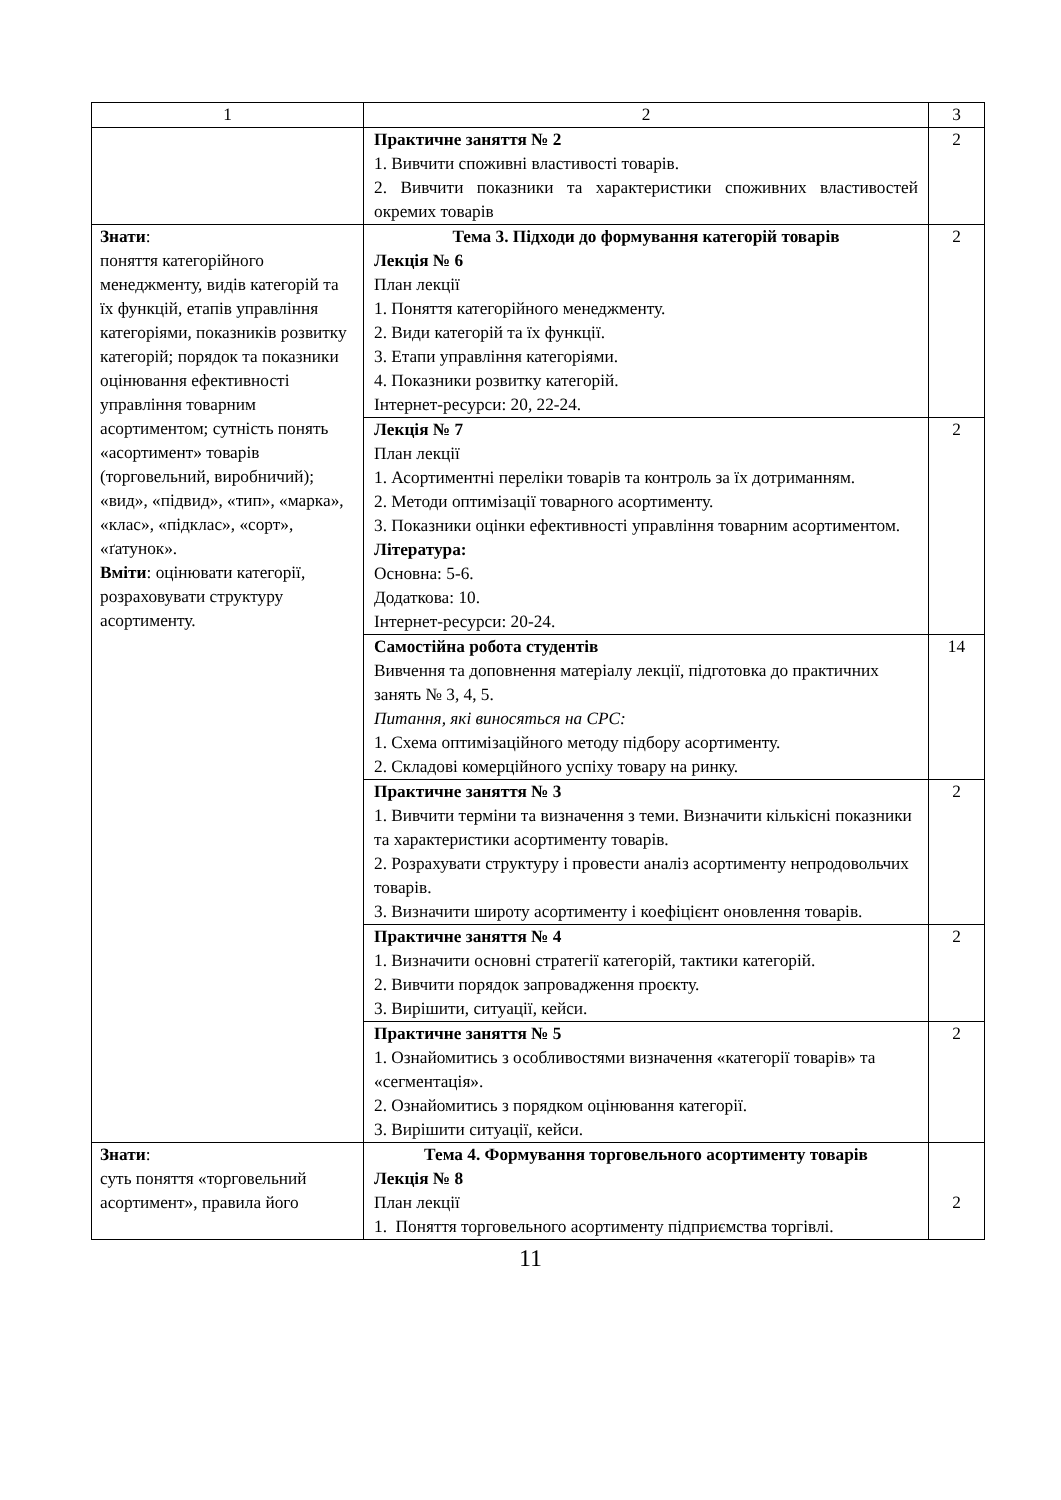| 1 | 2 | 3 |
| | Практичне заняття № 2 1. Вивчити споживні властивості товарів. 2. Вивчити показники та характеристики споживних властивостей окремих товарів | 2 |
| Знати : поняття категорійного менеджменту, видів категорій та їх функцій, етапів управління категоріями, показників розвитку категорій; порядок та показники оцінювання ефективності управління товарним асортиментом; сутність понять «асортимент» товарів (торговельний, виробничий); «вид», «підвид», «тип», «марка», «клас», «підклас», «сорт», «ґатунок». Вміти : оцінювати категорії, розраховувати структуру асортименту. | Тема 3. Підходи до формування категорій товарів Лекція № 6 План лекції 1. Поняття категорійного менеджменту. 2. Види категорій та їх функції. 3. Етапи управління категоріями. 4. Показники розвитку категорій. Інтернет-ресурси: 20, 22-24. | 2 |
| | Лекція № 7 План лекції 1. Асортиментні переліки товарів та контроль за їх дотриманням. 2. Методи оптимізації товарного асортименту. 3. Показники оцінки ефективності управління товарним асортиментом. Література: Основна: 5-6. Додаткова: 10. Інтернет-ресурси: 20-24. | 2 |
| | Самостійна робота студентів Вивчення та доповнення матеріалу лекції, підготовка до практичних занять № 3, 4, 5. Питання, які виносяться на СРС: 1. Схема оптимізаційного методу підбору асортименту. 2. Складові комерційного успіху товару на ринку. | 14 |
| | Практичне заняття № 3 1. Вивчити терміни та визначення з теми. Визначити кількісні показники та характеристики асортименту товарів. 2. Розрахувати структуру і провести аналіз асортименту непродовольчих товарів. 3. Визначити широту асортименту і коефіцієнт оновлення товарів. | 2 |
| | Практичне заняття № 4 1. Визначити основні стратегії категорій, тактики категорій. 2. Вивчити порядок запровадження проєкту. 3. Вирішити, ситуації, кейси. | 2 |
| | Практичне заняття № 5 1. Ознайомитись з особливостями визначення «категорії товарів» та «сегментація». 2. Ознайомитись з порядком оцінювання категорії. 3. Вирішити ситуації, кейси. | 2 |
| Знати : суть поняття «торговельний асортимент», правила його | Тема 4. Формування торговельного асортименту товарів Лекція № 8 План лекції 1. Поняття торговельного асортименту підприємства торгівлі. | 2 |
11